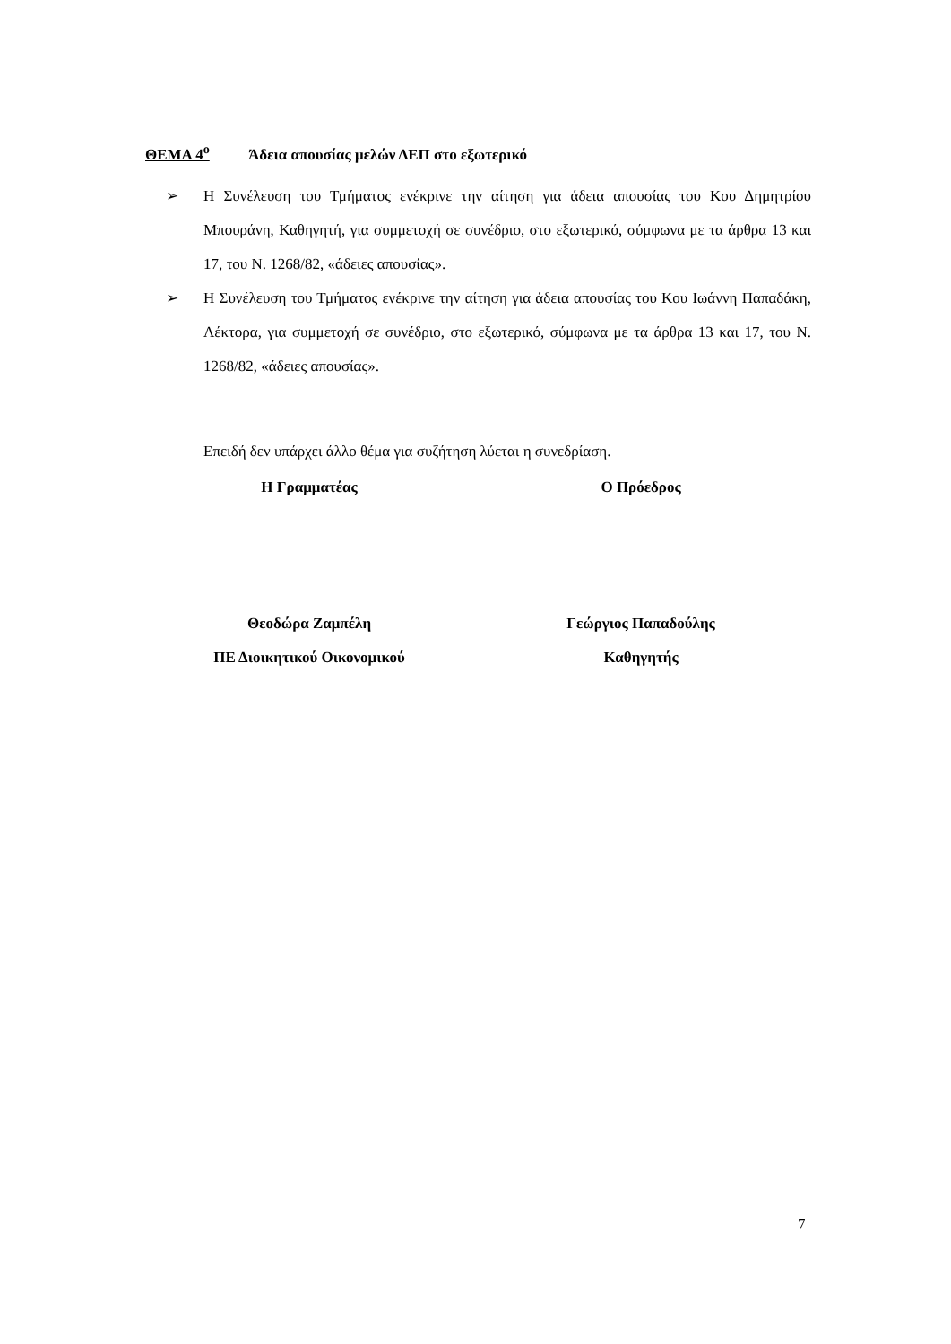ΘΕΜΑ 4<sup>ο</sup> Άδεια απουσίας μελών ΔΕΠ στο εξωτερικό
➢ Η Συνέλευση του Τμήματος ενέκρινε την αίτηση για άδεια απουσίας του Κου Δημητρίου Μπουράνη, Καθηγητή, για συμμετοχή σε συνέδριο, στο εξωτερικό, σύμφωνα με τα άρθρα 13 και 17, του Ν. 1268/82, «άδειες απουσίας».
➢ Η Συνέλευση του Τμήματος ενέκρινε την αίτηση για άδεια απουσίας του Κου Ιωάννη Παπαδάκη, Λέκτορα, για συμμετοχή σε συνέδριο, στο εξωτερικό, σύμφωνα με τα άρθρα 13 και 17, του Ν. 1268/82, «άδειες απουσίας».
Επειδή δεν υπάρχει άλλο θέμα για συζήτηση λύεται η συνεδρίαση.
Η Γραμματέας
Θεοδώρα Ζαμπέλη
ΠΕ Διοικητικού Οικονομικού
Ο Πρόεδρος
Γεώργιος Παπαδούλης
Καθηγητής
7